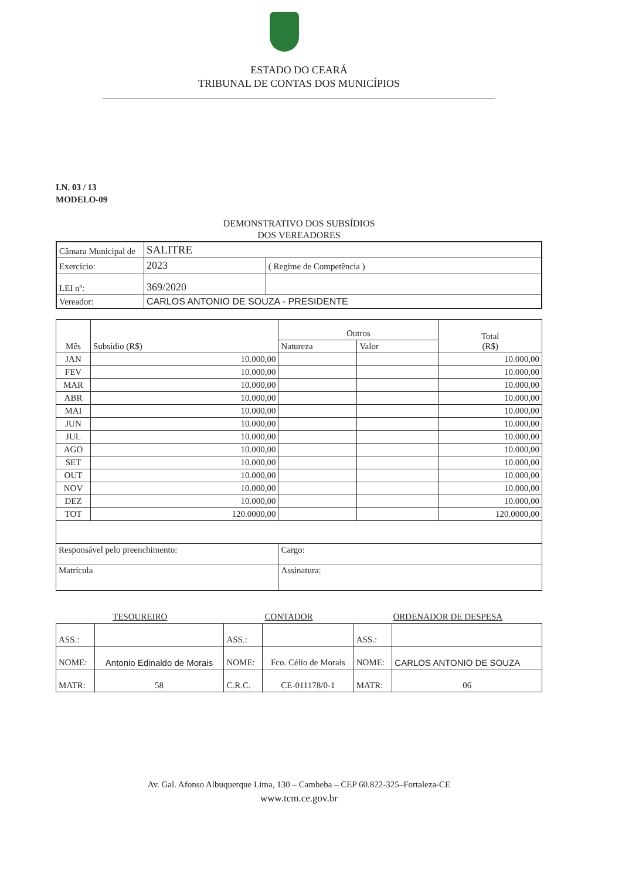ESTADO DO CEARÁ
TRIBUNAL DE CONTAS DOS MUNICÍPIOS
I.N. 03 / 13
MODELO-09
DEMONSTRATIVO DOS SUBSÍDIOS
DOS VEREADORES
| Câmara Municipal de | SALITRE | |
| Exercício: | 2023 | ( Regime de Competência ) |
| LEI nº: | 369/2020 | |
| Vereador: | CARLOS ANTONIO DE SOUZA - PRESIDENTE | |
| Mês | Subsídio (R$) | Outros | | Total (R$) |
| --- | --- | --- | --- | --- |
| | | Natureza | Valor | |
| JAN | 10.000,00 | | | 10.000,00 |
| FEV | 10.000,00 | | | 10.000,00 |
| MAR | 10.000,00 | | | 10.000,00 |
| ABR | 10.000,00 | | | 10.000,00 |
| MAI | 10.000,00 | | | 10.000,00 |
| JUN | 10.000,00 | | | 10.000,00 |
| JUL | 10.000,00 | | | 10.000,00 |
| AGO | 10.000,00 | | | 10.000,00 |
| SET | 10.000,00 | | | 10.000,00 |
| OUT | 10.000,00 | | | 10.000,00 |
| NOV | 10.000,00 | | | 10.000,00 |
| DEZ | 10.000,00 | | | 10.000,00 |
| TOT | 120.0000,00 | | | 120.0000,00 |
| Responsável pelo preenchimento: | | Cargo: | | |
| Matrícula | | Assinatura: | | |
| TESOUREIRO | | CONTADOR | | ORDENADOR DE DESPESA | |
| ASS.: | | ASS.: | | ASS.: | |
| NOME: | Antonio Edinaldo de Morais | NOME: | Fco. Célio de Morais | NOME: | CARLOS ANTONIO DE SOUZA |
| MATR: | 58 | C.R.C. | CE-011178/0-1 | MATR: | 06 |
Av. Gal. Afonso Albuquerque Lima, 130 – Cambeba – CEP 60.822-325–Fortaleza-CE
www.tcm.ce.gov.br